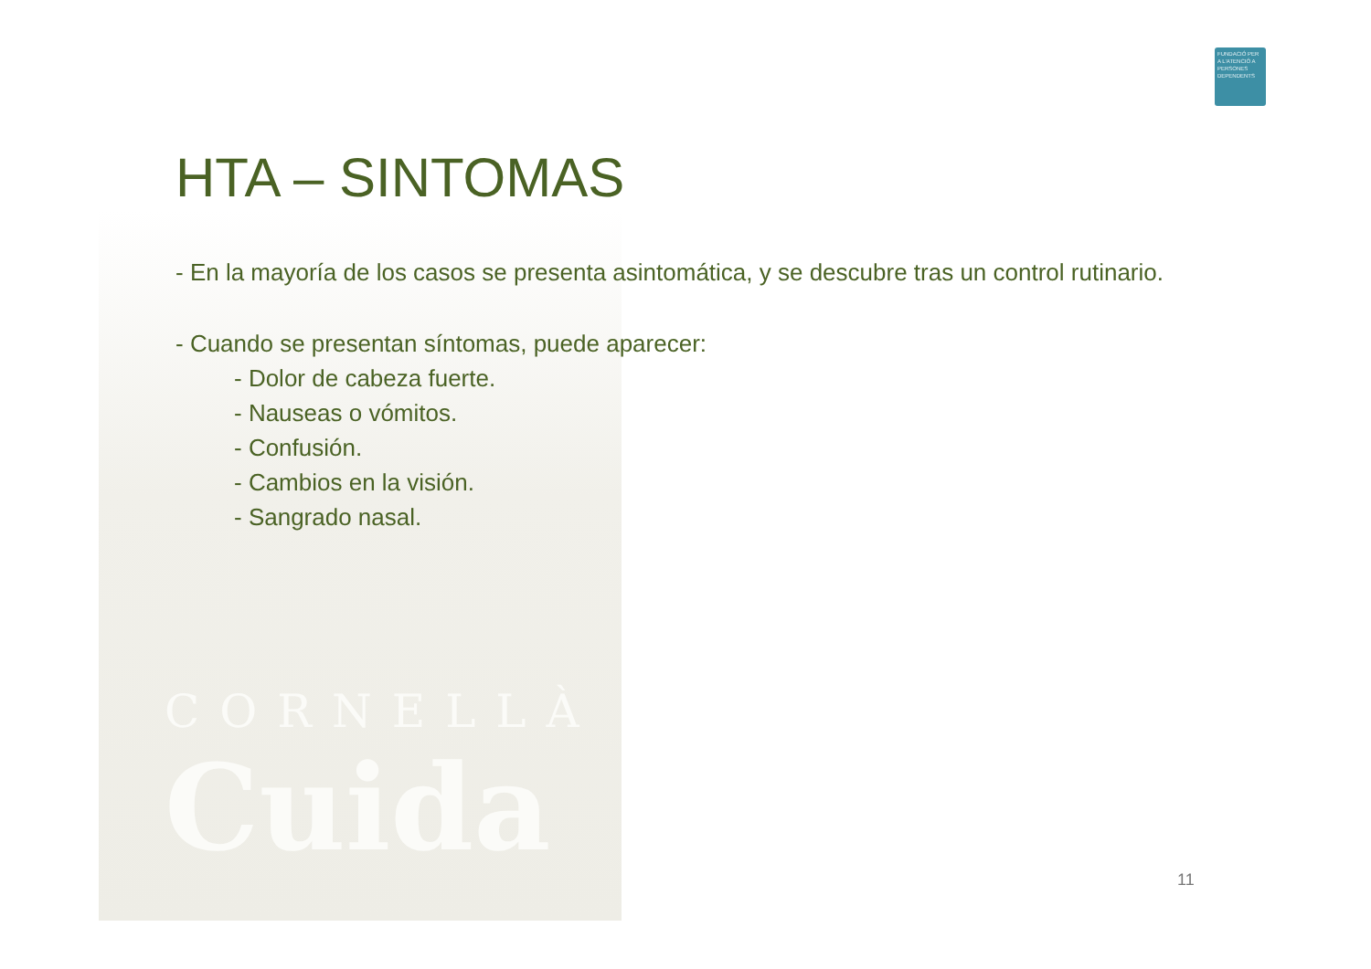FUNDACIÓ PER A L'ATENCIÓ A PERSONES DEPENDENTS
HTA – SINTOMAS
- En la mayoría de los casos se presenta asintomática, y se descubre tras un control rutinario.
- Cuando se presentan síntomas, puede aparecer:
- Dolor de cabeza fuerte.
- Nauseas o vómitos.
- Confusión.
- Cambios en la visión.
- Sangrado nasal.
CORNELLÀ
Cuida
11